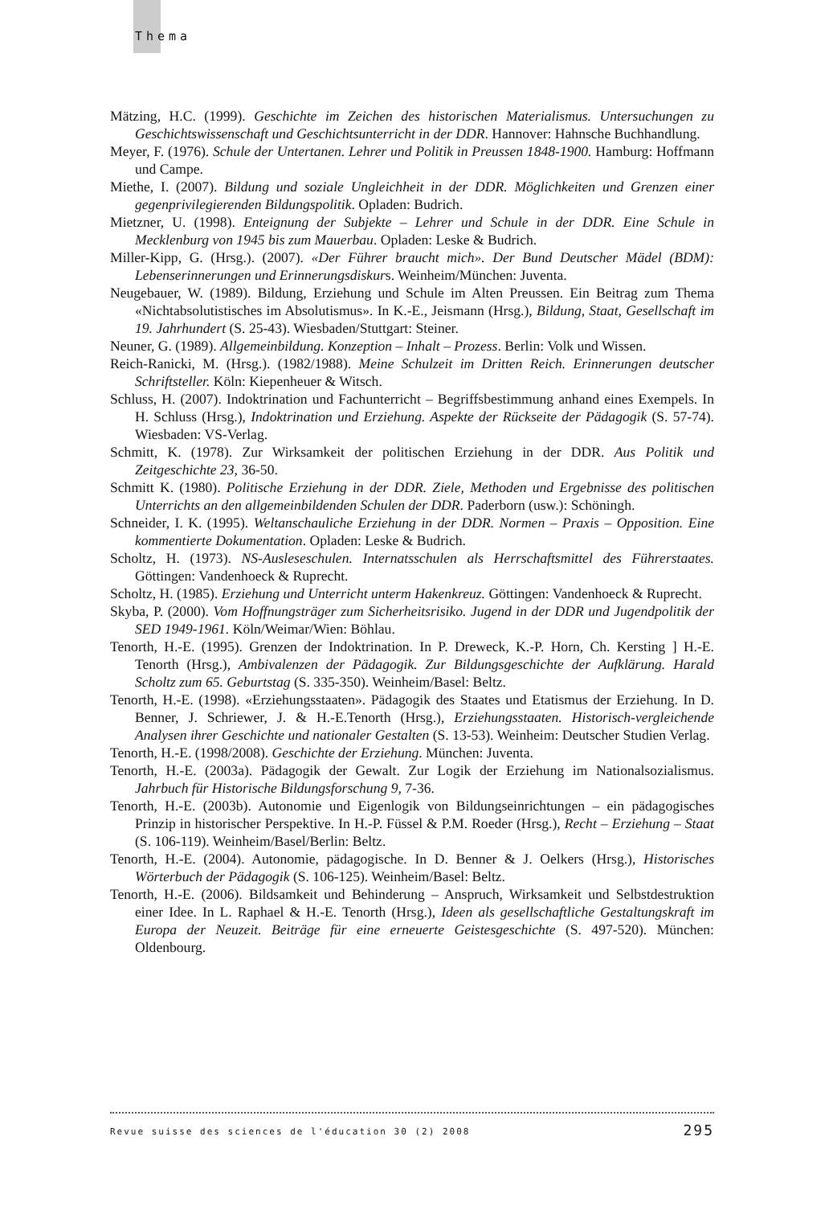Thema
Mätzing, H.C. (1999). Geschichte im Zeichen des historischen Materialismus. Untersuchungen zu Geschichtswissenschaft und Geschichtsunterricht in der DDR. Hannover: Hahnsche Buchhandlung.
Meyer, F. (1976). Schule der Untertanen. Lehrer und Politik in Preussen 1848-1900. Hamburg: Hoffmann und Campe.
Miethe, I. (2007). Bildung und soziale Ungleichheit in der DDR. Möglichkeiten und Grenzen einer gegenprivilegierenden Bildungspolitik. Opladen: Budrich.
Mietzner, U. (1998). Enteignung der Subjekte – Lehrer und Schule in der DDR. Eine Schule in Mecklenburg von 1945 bis zum Mauerbau. Opladen: Leske & Budrich.
Miller-Kipp, G. (Hrsg.). (2007). «Der Führer braucht mich». Der Bund Deutscher Mädel (BDM): Lebenserinnerungen und Erinnerungsdiskurs. Weinheim/München: Juventa.
Neugebauer, W. (1989). Bildung, Erziehung und Schule im Alten Preussen. Ein Beitrag zum Thema «Nichtabsolutistisches im Absolutismus». In K.-E., Jeismann (Hrsg.), Bildung, Staat, Gesellschaft im 19. Jahrhundert (S. 25-43). Wiesbaden/Stuttgart: Steiner.
Neuner, G. (1989). Allgemeinbildung. Konzeption – Inhalt – Prozess. Berlin: Volk und Wissen.
Reich-Ranicki, M. (Hrsg.). (1982/1988). Meine Schulzeit im Dritten Reich. Erinnerungen deutscher Schriftsteller. Köln: Kiepenheuer & Witsch.
Schluss, H. (2007). Indoktrination und Fachunterricht – Begriffsbestimmung anhand eines Exempels. In H. Schluss (Hrsg.), Indoktrination und Erziehung. Aspekte der Rückseite der Pädagogik (S. 57-74). Wiesbaden: VS-Verlag.
Schmitt, K. (1978). Zur Wirksamkeit der politischen Erziehung in der DDR. Aus Politik und Zeitgeschichte 23, 36-50.
Schmitt K. (1980). Politische Erziehung in der DDR. Ziele, Methoden und Ergebnisse des politischen Unterrichts an den allgemeinbildenden Schulen der DDR. Paderborn (usw.): Schöningh.
Schneider, I. K. (1995). Weltanschauliche Erziehung in der DDR. Normen – Praxis – Opposition. Eine kommentierte Dokumentation. Opladen: Leske & Budrich.
Scholtz, H. (1973). NS-Ausleseschulen. Internatsschulen als Herrschaftsmittel des Führerstaates. Göttingen: Vandenhoeck & Ruprecht.
Scholtz, H. (1985). Erziehung und Unterricht unterm Hakenkreuz. Göttingen: Vandenhoeck & Ruprecht.
Skyba, P. (2000). Vom Hoffnungsträger zum Sicherheitsrisiko. Jugend in der DDR und Jugendpolitik der SED 1949-1961. Köln/Weimar/Wien: Böhlau.
Tenorth, H.-E. (1995). Grenzen der Indoktrination. In P. Dreweck, K.-P. Horn, Ch. Kersting ] H.-E. Tenorth (Hrsg.), Ambivalenzen der Pädagogik. Zur Bildungsgeschichte der Aufklärung. Harald Scholtz zum 65. Geburtstag (S. 335-350). Weinheim/Basel: Beltz.
Tenorth, H.-E. (1998). «Erziehungsstaaten». Pädagogik des Staates und Etatismus der Erziehung. In D. Benner, J. Schriewer, J. & H.-E.Tenorth (Hrsg.), Erziehungsstaaten. Historisch-vergleichende Analysen ihrer Geschichte und nationaler Gestalten (S. 13-53). Weinheim: Deutscher Studien Verlag.
Tenorth, H.-E. (1998/2008). Geschichte der Erziehung. München: Juventa.
Tenorth, H.-E. (2003a). Pädagogik der Gewalt. Zur Logik der Erziehung im Nationalsozialismus. Jahrbuch für Historische Bildungsforschung 9, 7-36.
Tenorth, H.-E. (2003b). Autonomie und Eigenlogik von Bildungseinrichtungen – ein pädagogisches Prinzip in historischer Perspektive. In H.-P. Füssel & P.M. Roeder (Hrsg.), Recht – Erziehung – Staat (S. 106-119). Weinheim/Basel/Berlin: Beltz.
Tenorth, H.-E. (2004). Autonomie, pädagogische. In D. Benner & J. Oelkers (Hrsg.), Historisches Wörterbuch der Pädagogik (S. 106-125). Weinheim/Basel: Beltz.
Tenorth, H.-E. (2006). Bildsamkeit und Behinderung – Anspruch, Wirksamkeit und Selbstdestruktion einer Idee. In L. Raphael & H.-E. Tenorth (Hrsg.), Ideen als gesellschaftliche Gestaltungskraft im Europa der Neuzeit. Beiträge für eine erneuerte Geistesgeschichte (S. 497-520). München: Oldenbourg.
Revue suisse des sciences de l'éducation 30 (2) 2008 295